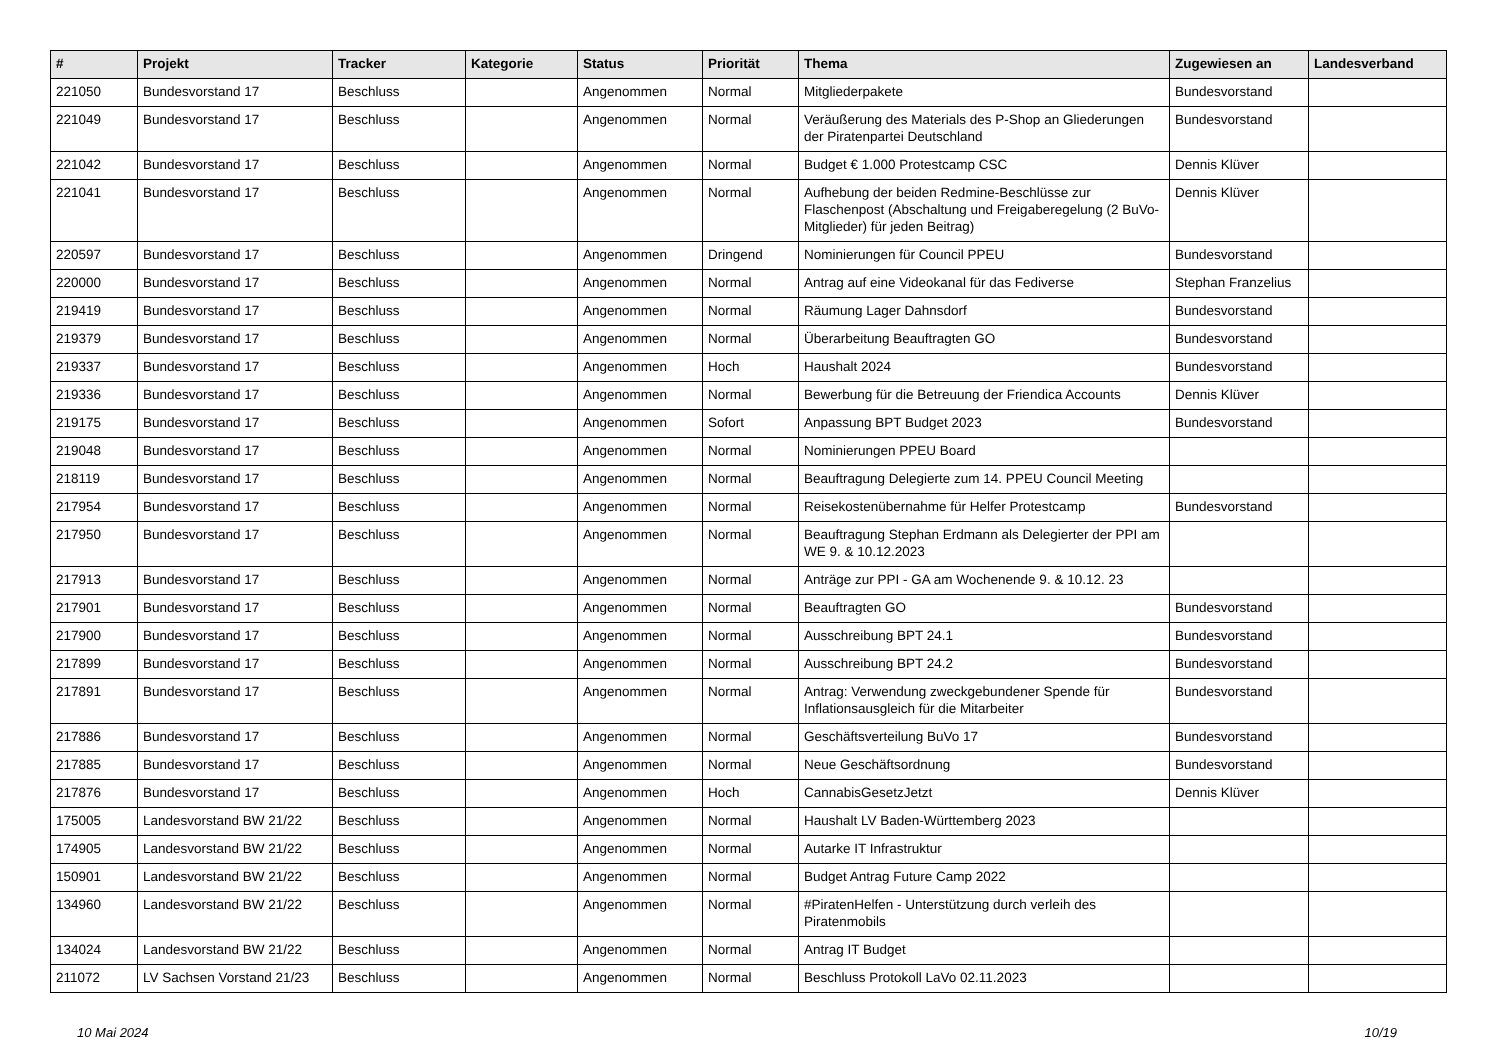| # | Projekt | Tracker | Kategorie | Status | Priorität | Thema | Zugewiesen an | Landesverband |
| --- | --- | --- | --- | --- | --- | --- | --- | --- |
| 221050 | Bundesvorstand 17 | Beschluss | | Angenommen | Normal | Mitgliederpakete | Bundesvorstand | |
| 221049 | Bundesvorstand 17 | Beschluss | | Angenommen | Normal | Veräußerung des Materials des P-Shop an Gliederungen der Piratenpartei Deutschland | Bundesvorstand | |
| 221042 | Bundesvorstand 17 | Beschluss | | Angenommen | Normal | Budget € 1.000 Protestcamp CSC | Dennis Klüver | |
| 221041 | Bundesvorstand 17 | Beschluss | | Angenommen | Normal | Aufhebung der beiden Redmine-Beschlüsse zur Flaschenpost (Abschaltung und Freigaberegelung (2 BuVo-Mitglieder) für jeden Beitrag) | Dennis Klüver | |
| 220597 | Bundesvorstand 17 | Beschluss | | Angenommen | Dringend | Nominierungen für Council PPEU | Bundesvorstand | |
| 220000 | Bundesvorstand 17 | Beschluss | | Angenommen | Normal | Antrag auf eine Videokanal für das Fediverse | Stephan Franzelius | |
| 219419 | Bundesvorstand 17 | Beschluss | | Angenommen | Normal | Räumung Lager Dahnsdorf | Bundesvorstand | |
| 219379 | Bundesvorstand 17 | Beschluss | | Angenommen | Normal | Überarbeitung Beauftragten GO | Bundesvorstand | |
| 219337 | Bundesvorstand 17 | Beschluss | | Angenommen | Hoch | Haushalt 2024 | Bundesvorstand | |
| 219336 | Bundesvorstand 17 | Beschluss | | Angenommen | Normal | Bewerbung für die Betreuung der Friendica Accounts | Dennis Klüver | |
| 219175 | Bundesvorstand 17 | Beschluss | | Angenommen | Sofort | Anpassung BPT Budget 2023 | Bundesvorstand | |
| 219048 | Bundesvorstand 17 | Beschluss | | Angenommen | Normal | Nominierungen PPEU Board | | |
| 218119 | Bundesvorstand 17 | Beschluss | | Angenommen | Normal | Beauftragung Delegierte zum 14. PPEU Council Meeting | | |
| 217954 | Bundesvorstand 17 | Beschluss | | Angenommen | Normal | Reisekostenübernahme für Helfer Protestcamp | Bundesvorstand | |
| 217950 | Bundesvorstand 17 | Beschluss | | Angenommen | Normal | Beauftragung Stephan Erdmann als Delegierter der PPI am WE 9. & 10.12.2023 | | |
| 217913 | Bundesvorstand 17 | Beschluss | | Angenommen | Normal | Anträge zur PPI - GA am Wochenende 9. & 10.12. 23 | | |
| 217901 | Bundesvorstand 17 | Beschluss | | Angenommen | Normal | Beauftragten GO | Bundesvorstand | |
| 217900 | Bundesvorstand 17 | Beschluss | | Angenommen | Normal | Ausschreibung BPT 24.1 | Bundesvorstand | |
| 217899 | Bundesvorstand 17 | Beschluss | | Angenommen | Normal | Ausschreibung BPT 24.2 | Bundesvorstand | |
| 217891 | Bundesvorstand 17 | Beschluss | | Angenommen | Normal | Antrag: Verwendung zweckgebundener Spende für Inflationsausgleich für die Mitarbeiter | Bundesvorstand | |
| 217886 | Bundesvorstand 17 | Beschluss | | Angenommen | Normal | Geschäftsverteilung BuVo 17 | Bundesvorstand | |
| 217885 | Bundesvorstand 17 | Beschluss | | Angenommen | Normal | Neue Geschäftsordnung | Bundesvorstand | |
| 217876 | Bundesvorstand 17 | Beschluss | | Angenommen | Hoch | CannabisGesetzJetzt | Dennis Klüver | |
| 175005 | Landesvorstand BW 21/22 | Beschluss | | Angenommen | Normal | Haushalt LV Baden-Württemberg 2023 | | |
| 174905 | Landesvorstand BW 21/22 | Beschluss | | Angenommen | Normal | Autarke IT Infrastruktur | | |
| 150901 | Landesvorstand BW 21/22 | Beschluss | | Angenommen | Normal | Budget Antrag Future Camp 2022 | | |
| 134960 | Landesvorstand BW 21/22 | Beschluss | | Angenommen | Normal | #PiratenHelfen - Unterstützung durch verleih des Piratenmobils | | |
| 134024 | Landesvorstand BW 21/22 | Beschluss | | Angenommen | Normal | Antrag IT Budget | | |
| 211072 | LV Sachsen Vorstand 21/23 | Beschluss | | Angenommen | Normal | Beschluss Protokoll LaVo 02.11.2023 | | |
10 Mai 2024 10/19